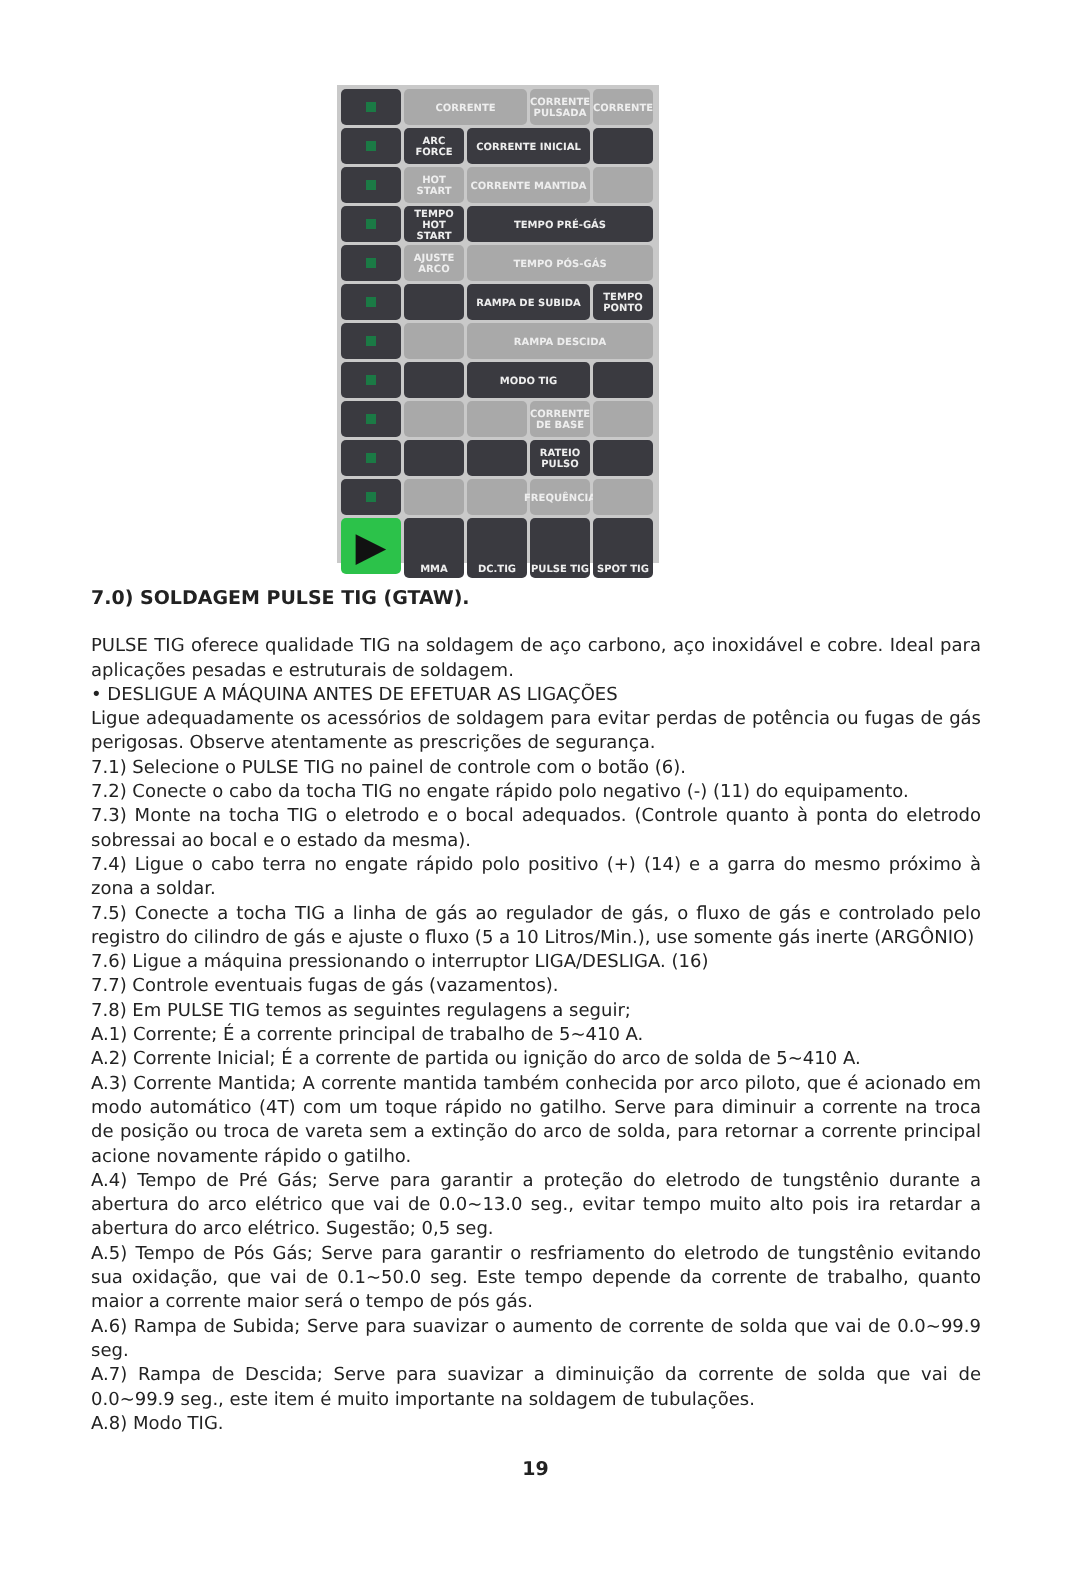CORRENTE
CORRENTE PULSADA
CORRENTE
ARC FORCE
CORRENTE INICIAL
HOT START
CORRENTE MANTIDA
TEMPO HOT START
TEMPO PRÉ-GÁS
AJUSTE ARCO
TEMPO PÓS-GÁS
RAMPA DE SUBIDA
TEMPO PONTO
RAMPA DESCIDA
MODO TIG
CORRENTE DE BASE
RATEIO PULSO
FREQUÊNCIA
▶
MMA
DC.TIG
PULSE TIG
SPOT TIG
7.0) SOLDAGEM PULSE TIG (GTAW).
PULSE TIG oferece qualidade TIG na soldagem de aço carbono, aço inoxidável e cobre. Ideal para aplicações pesadas e estruturais de soldagem.
• DESLIGUE A MÁQUINA ANTES DE EFETUAR AS LIGAÇÕES
Ligue adequadamente os acessórios de soldagem para evitar perdas de potência ou fugas de gás perigosas. Observe atentamente as prescrições de segurança.
7.1) Selecione o PULSE TIG no painel de controle com o botão (6).
7.2) Conecte o cabo da tocha TIG no engate rápido polo negativo (-) (11) do equipamento.
7.3) Monte na tocha TIG o eletrodo e o bocal adequados. (Controle quanto à ponta do eletrodo sobressai ao bocal e o estado da mesma).
7.4) Ligue o cabo terra no engate rápido polo positivo (+) (14) e a garra do mesmo próximo à zona a soldar.
7.5) Conecte a tocha TIG a linha de gás ao regulador de gás, o fluxo de gás e controlado pelo registro do cilindro de gás e ajuste o fluxo (5 a 10 Litros/Min.), use somente gás inerte (ARGÔNIO)
7.6) Ligue a máquina pressionando o interruptor LIGA/DESLIGA. (16)
7.7) Controle eventuais fugas de gás (vazamentos).
7.8) Em PULSE TIG temos as seguintes regulagens a seguir;
A.1) Corrente; É a corrente principal de trabalho de 5~410 A.
A.2) Corrente Inicial; É a corrente de partida ou ignição do arco de solda de 5~410 A.
A.3) Corrente Mantida; A corrente mantida também conhecida por arco piloto, que é acionado em modo automático (4T) com um toque rápido no gatilho. Serve para diminuir a corrente na troca de posição ou troca de vareta sem a extinção do arco de solda, para retornar a corrente principal acione novamente rápido o gatilho.
A.4) Tempo de Pré Gás; Serve para garantir a proteção do eletrodo de tungstênio durante a abertura do arco elétrico que vai de 0.0~13.0 seg., evitar tempo muito alto pois ira retardar a abertura do arco elétrico. Sugestão; 0,5 seg.
A.5) Tempo de Pós Gás; Serve para garantir o resfriamento do eletrodo de tungstênio evitando sua oxidação, que vai de 0.1~50.0 seg. Este tempo depende da corrente de trabalho, quanto maior a corrente maior será o tempo de pós gás.
A.6) Rampa de Subida; Serve para suavizar o aumento de corrente de solda que vai de 0.0~99.9 seg.
A.7) Rampa de Descida; Serve para suavizar a diminuição da corrente de solda que vai de 0.0~99.9 seg., este item é muito importante na soldagem de tubulações.
A.8) Modo TIG.
19